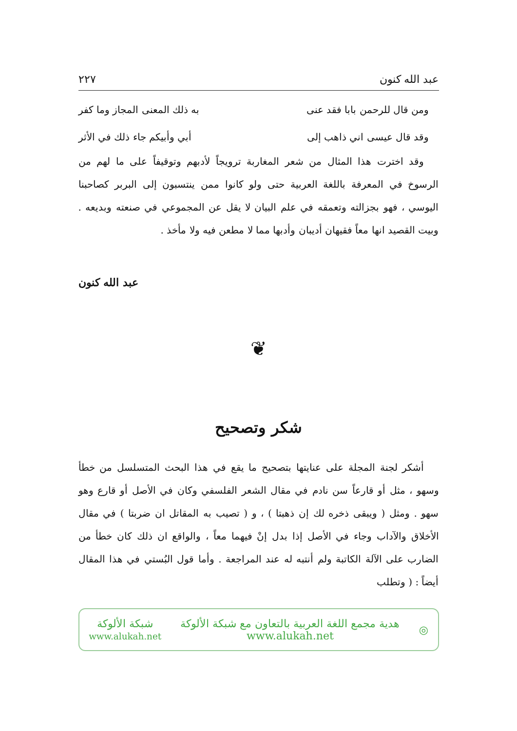عبد الله كنون ٢٢٧
ومن قال للرحمن بابا فقد عنى به ذلك المعنى المجاز وما كفر
وقد قال عيسى اني ذاهب إلى أبي وأبيكم جاء ذلك في الأثر
وقد اخترت هذا المثال من شعر المغاربة ترويجاً لأدبهم وتوقيفاً على ما لهم من الرسوخ في المعرفة باللغة العربية حتى ولو كانوا ممن ينتسبون إلى البربر كصاحبنا اليوسي ، فهو بجزالته وتعمقه في علم البيان لا يقل عن المجموعي في صنعته وبديعه . وبيت القصيد انها معاً فقيهان أديبان وأدبها مما لا مطعن فيه ولا مأخذ .
عبد الله كنون
❦
شكر وتصحيح
أشكر لجنة المجلة على عنايتها بتصحيح ما يقع في هذا البحث المتسلسل من خطأ وسهو ، مثل أو قارعاً سن نادم في مقال الشعر الفلسفي وكان في الأصل أو قارع وهو سهو . ومثل ( ويبقى ذخره لك إن ذهبتا ) ، و ( تصيب به المقاتل ان ضربتا ) في مقال الأخلاق والآداب وجاء في الأصل إذا بدل إنْ فيهما معاً ، والواقع ان ذلك كان خطأ من الضارب على الآلة الكاتبة ولم أنتبه له عند المراجعة . وأما قول البُستي في هذا المقال أيضاً : ( وتطلب
◎
هدية مجمع اللغة العربية بالتعاون مع شبكة الألوكة
www.alukah.net
شبكة الألوكة
www.alukah.net